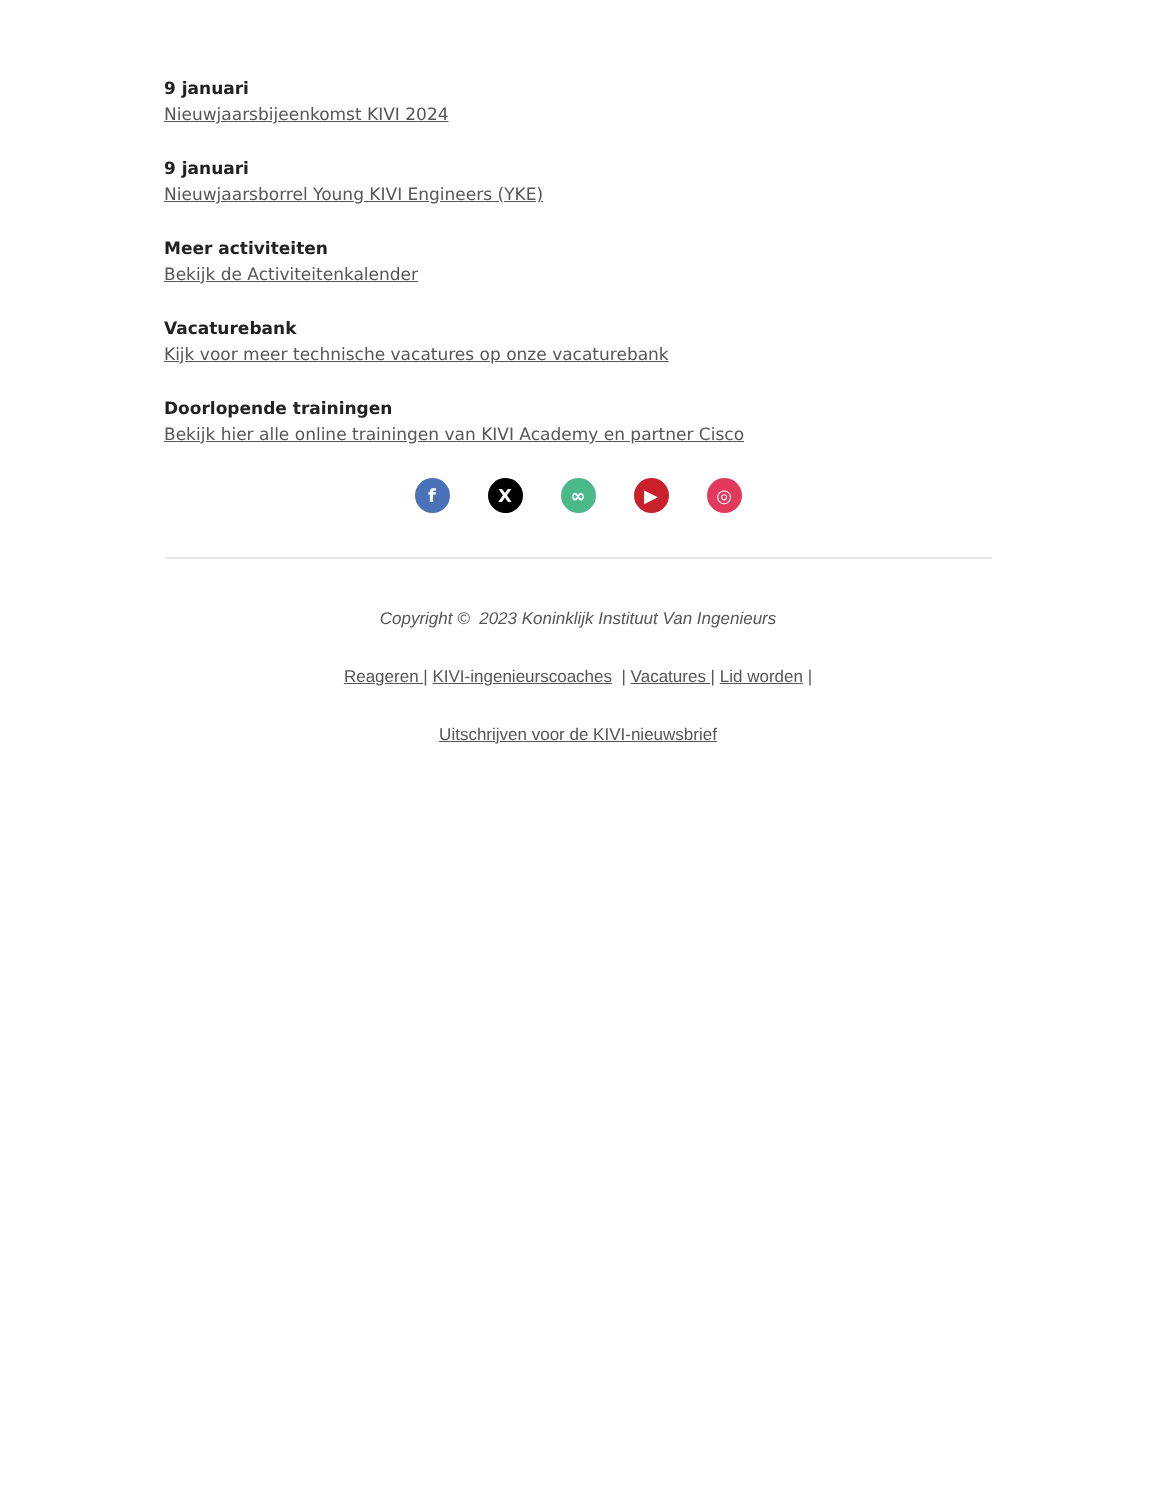9 januari
Nieuwjaarsbijeenkomst KIVI 2024
9 januari
Nieuwjaarsborrel Young KIVI Engineers (YKE)
Meer activiteiten
Bekijk de Activiteitenkalender
Vacaturebank
Kijk voor meer technische vacatures op onze vacaturebank
Doorlopende trainingen
Bekijk hier alle online trainingen van KIVI Academy en partner Cisco
fX ∞ ▶ ◎
Copyright © 2023 Koninklijk Instituut Van Ingenieurs
Reageren | KIVI-ingenieurscoaches | Vacatures | Lid worden |
Uitschrijven voor de KIVI-nieuwsbrief